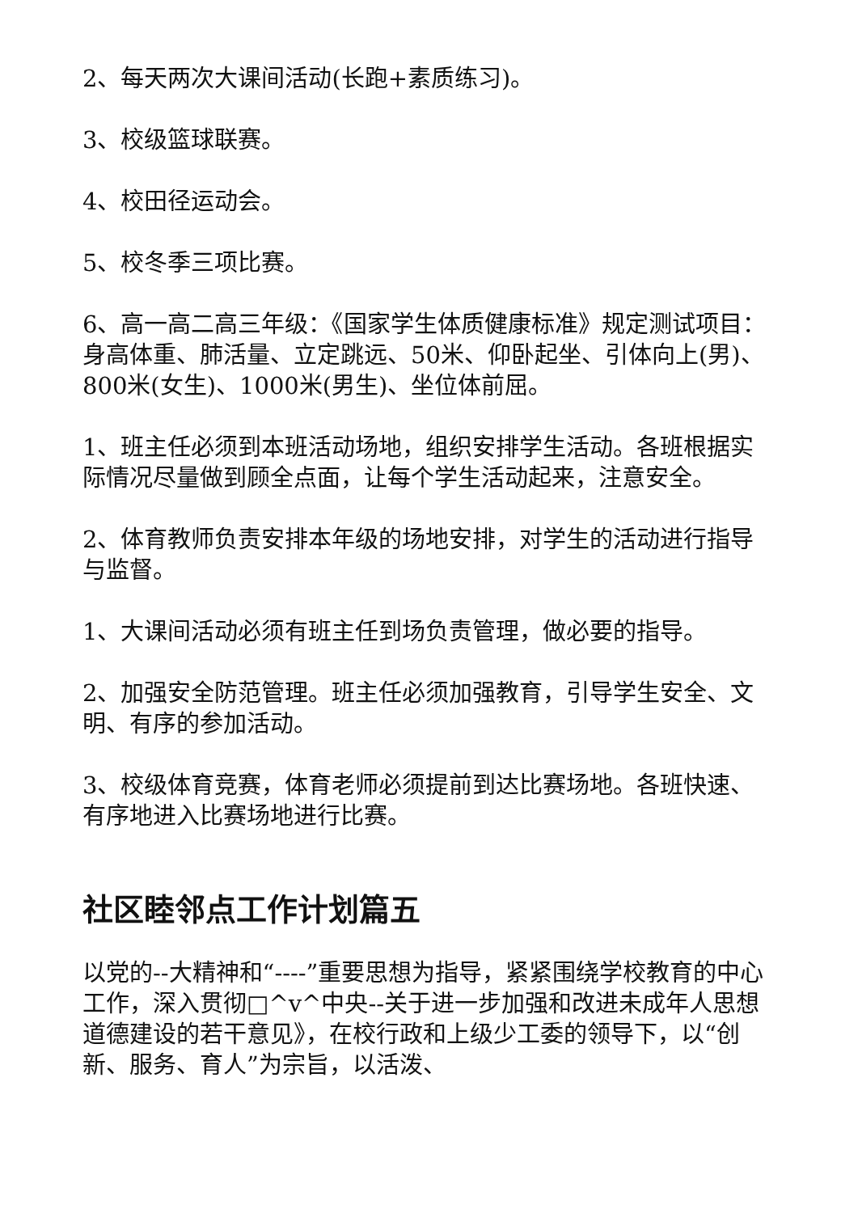2、每天两次大课间活动(长跑+素质练习)。
3、校级篮球联赛。
4、校田径运动会。
5、校冬季三项比赛。
6、高一高二高三年级：《国家学生体质健康标准》规定测试项目：身高体重、肺活量、立定跳远、50米、仰卧起坐、引体向上(男)、800米(女生)、1000米(男生)、坐位体前屈。
1、班主任必须到本班活动场地，组织安排学生活动。各班根据实际情况尽量做到顾全点面，让每个学生活动起来，注意安全。
2、体育教师负责安排本年级的场地安排，对学生的活动进行指导与监督。
1、大课间活动必须有班主任到场负责管理，做必要的指导。
2、加强安全防范管理。班主任必须加强教育，引导学生安全、文明、有序的参加活动。
3、校级体育竞赛，体育老师必须提前到达比赛场地。各班快速、有序地进入比赛场地进行比赛。
社区睦邻点工作计划篇五
以党的--大精神和“----”重要思想为指导，紧紧围绕学校教育的中心工作，深入贯彻□^v^中央--关于进一步加强和改进未成年人思想道德建设的若干意见》，在校行政和上级少工委的领导下，以“创新、服务、育人”为宗旨，以活泼、